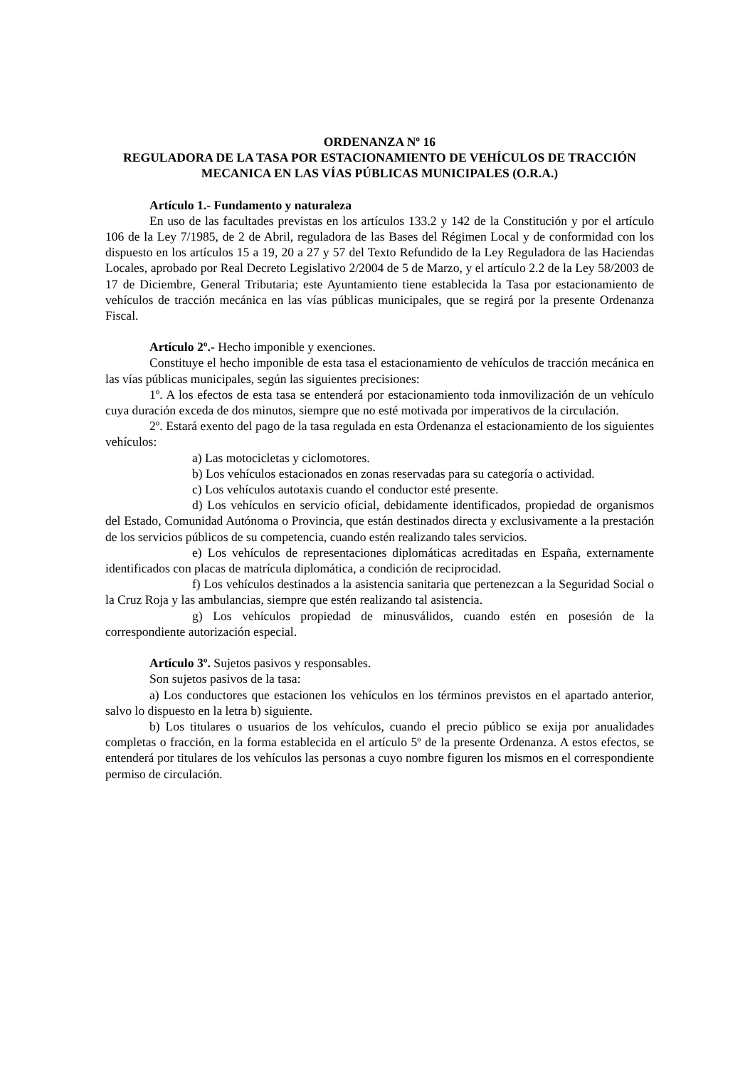ORDENANZA Nº 16
REGULADORA DE LA TASA POR ESTACIONAMIENTO DE VEHÍCULOS DE TRACCIÓN MECANICA EN LAS VÍAS PÚBLICAS MUNICIPALES (O.R.A.)
Artículo 1.- Fundamento y naturaleza
En uso de las facultades previstas en los artículos 133.2 y 142 de la Constitución y por el artículo 106 de la Ley 7/1985, de 2 de Abril, reguladora de las Bases del Régimen Local y de conformidad con los dispuesto en los artículos 15 a 19, 20 a 27 y 57 del Texto Refundido de la Ley Reguladora de las Haciendas Locales, aprobado por Real Decreto Legislativo 2/2004 de 5 de Marzo, y el artículo 2.2 de la Ley 58/2003 de 17 de Diciembre, General Tributaria; este Ayuntamiento tiene establecida la Tasa por estacionamiento de vehículos de tracción mecánica en las vías públicas municipales, que se regirá por la presente Ordenanza Fiscal.
Artículo 2º.- Hecho imponible y exenciones.
Constituye el hecho imponible de esta tasa el estacionamiento de vehículos de tracción mecánica en las vías públicas municipales, según las siguientes precisiones:
1º. A los efectos de esta tasa se entenderá por estacionamiento toda inmovilización de un vehículo cuya duración exceda de dos minutos, siempre que no esté motivada por imperativos de la circulación.
2º. Estará exento del pago de la tasa regulada en esta Ordenanza el estacionamiento de los siguientes vehículos:
a) Las motocicletas y ciclomotores.
b) Los vehículos estacionados en zonas reservadas para su categoría o actividad.
c) Los vehículos autotaxis cuando el conductor esté presente.
d) Los vehículos en servicio oficial, debidamente identificados, propiedad de organismos del Estado, Comunidad Autónoma o Provincia, que están destinados directa y exclusivamente a la prestación de los servicios públicos de su competencia, cuando estén realizando tales servicios.
e) Los vehículos de representaciones diplomáticas acreditadas en España, externamente identificados con placas de matrícula diplomática, a condición de reciprocidad.
f) Los vehículos destinados a la asistencia sanitaria que pertenezcan a la Seguridad Social o la Cruz Roja y las ambulancias, siempre que estén realizando tal asistencia.
g) Los vehículos propiedad de minusválidos, cuando estén en posesión de la correspondiente autorización especial.
Artículo 3º. Sujetos pasivos y responsables.
Son sujetos pasivos de la tasa:
a) Los conductores que estacionen los vehículos en los términos previstos en el apartado anterior, salvo lo dispuesto en la letra b) siguiente.
b) Los titulares o usuarios de los vehículos, cuando el precio público se exija por anualidades completas o fracción, en la forma establecida en el artículo 5º de la presente Ordenanza. A estos efectos, se entenderá por titulares de los vehículos las personas a cuyo nombre figuren los mismos en el correspondiente permiso de circulación.